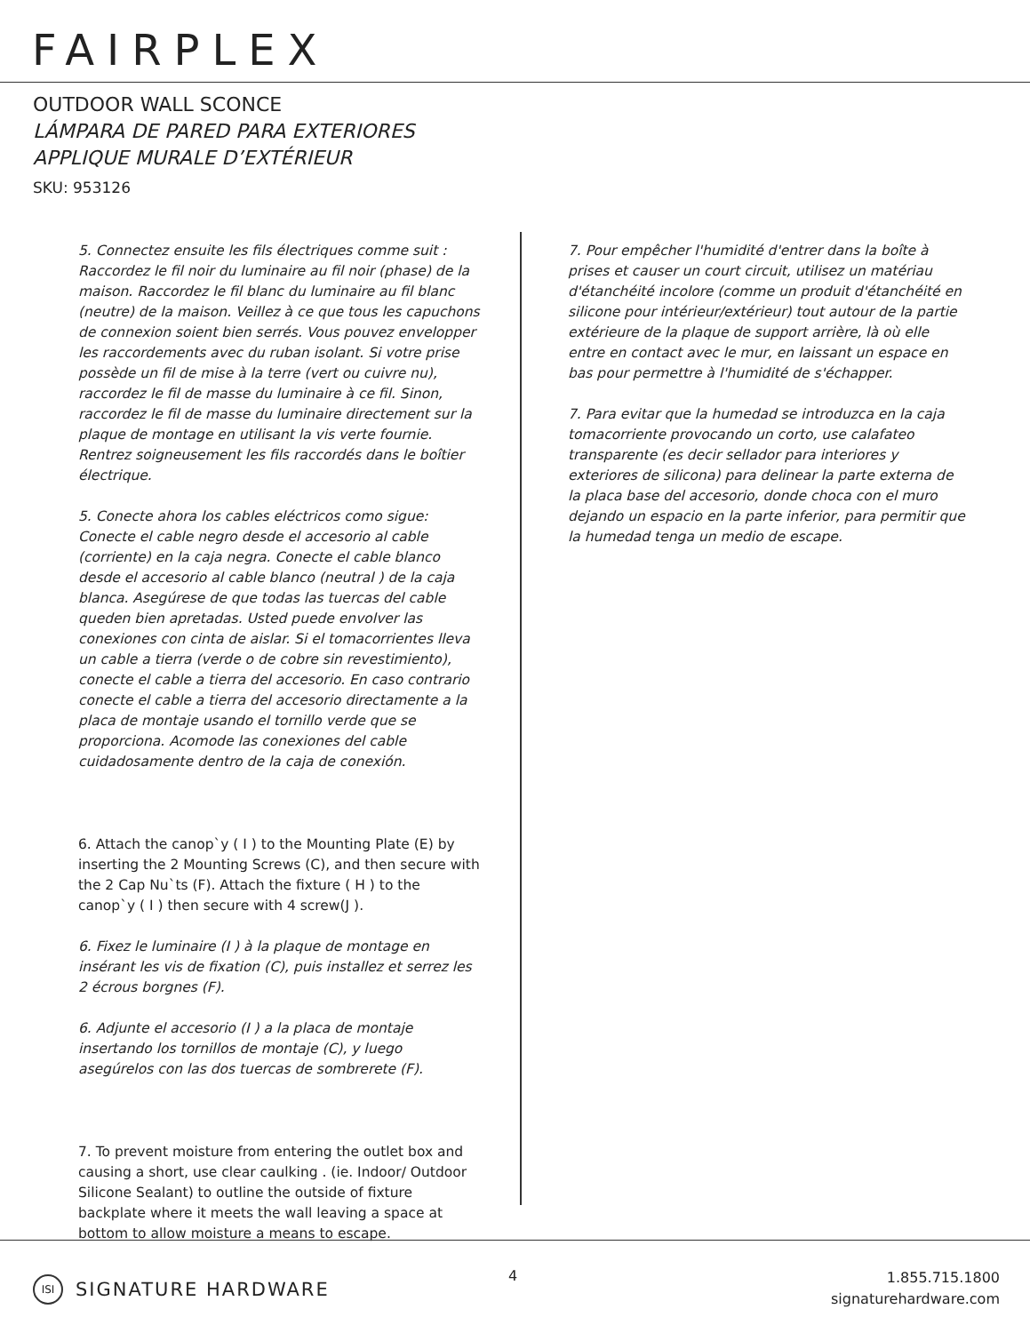FAIRPLEX
OUTDOOR WALL SCONCE
LÁMPARA DE PARED PARA EXTERIORES
APPLIQUE MURALE D’EXTÉRIEUR
SKU: 953126
5. Connectez ensuite les fils électriques comme suit : Raccordez le fil noir du luminaire au fil noir (phase) de la maison. Raccordez le fil blanc du luminaire au fil blanc (neutre) de la maison. Veillez à ce que tous les capuchons de connexion soient bien serrés. Vous pouvez envelopper les raccordements avec du ruban isolant. Si votre prise possède un fil de mise à la terre (vert ou cuivre nu), raccordez le fil de masse du luminaire à ce fil. Sinon, raccordez le fil de masse du luminaire directement sur la plaque de montage en utilisant la vis verte fournie. Rentrez soigneusement les fils raccordés dans le boîtier électrique.
5. Conecte ahora los cables eléctricos como sigue: Conecte el cable negro desde el accesorio al cable (corriente) en la caja negra. Conecte el cable blanco desde el accesorio al cable blanco (neutral ) de la caja blanca. Asegúrese de que todas las tuercas del cable queden bien apretadas. Usted puede envolver las conexiones con cinta de aislar. Si el tomacorrientes lleva un cable a tierra (verde o de cobre sin revestimiento), conecte el cable a tierra del accesorio. En caso contrario conecte el cable a tierra del accesorio directamente a la placa de montaje usando el tornillo verde que se proporciona. Acomode las conexiones del cable cuidadosamente dentro de la caja de conexión.
6. Attach the canop`y ( I ) to the Mounting Plate (E) by inserting the 2 Mounting Screws (C), and then secure with the 2 Cap Nu`ts (F). Attach the fixture ( H ) to the canop`y ( I ) then secure with 4 screw(J ).
6. Fixez le luminaire (I ) à la plaque de montage en insérant les vis de fixation (C), puis installez et serrez les 2 écrous borgnes (F).
6. Adjunte el accesorio (I ) a la placa de montaje insertando los tornillos de montaje (C), y luego asegúrelos con las dos tuercas de sombrerete (F).
7. To prevent moisture from entering the outlet box and causing a short, use clear caulking . (ie. Indoor/ Outdoor Silicone Sealant) to outline the outside of fixture backplate where it meets the wall leaving a space at bottom to allow moisture a means to escape.
7. Pour empêcher l'humidité d'entrer dans la boîte à prises et causer un court circuit, utilisez un matériau d'étanchéité incolore (comme un produit d'étanchéité en silicone pour intérieur/extérieur) tout autour de la partie extérieure de la plaque de support arrière, là où elle entre en contact avec le mur, en laissant un espace en bas pour permettre à l'humidité de s'échapper.
7. Para evitar que la humedad se introduzca en la caja tomacorriente provocando un corto, use calafateo transparente (es decir sellador para interiores y exteriores de silicona) para delinear la parte externa de la placa base del accesorio, donde choca con el muro dejando un espacio en la parte inferior, para permitir que la humedad tenga un medio de escape.
ISI SIGNATURE HARDWARE 4
1.855.715.1800
signaturehardware.com